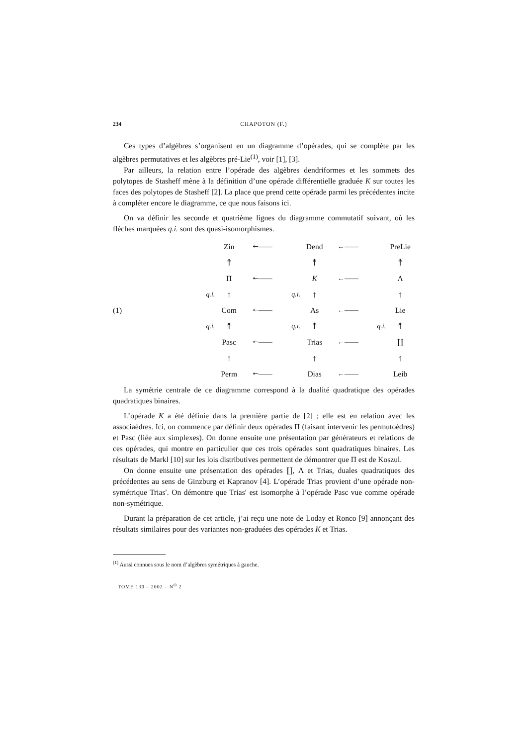234 CHAPOTON (F.)
Ces types d’algèbres s’organisent en un diagramme d’opérades, qui se complète par les algèbres permutatives et les algèbres pré-Lie<sup>(1)</sup>, voir [1], [3].
Par ailleurs, la relation entre l’opérade des algèbres dendriformes et les sommets des polytopes de Stasheff mène à la définition d’une opérade différentielle graduée K sur toutes les faces des polytopes de Stasheff [2]. La place que prend cette opérade parmi les précédentes incite à compléter encore le diagramme, ce que nous faisons ici.
On va définir les seconde et quatrième lignes du diagramme commutatif suivant, où les flèches marquées q.i. sont des quasi-isomorphismes.
(1)
| | Zin | ↞—— | | Dend | ←—— | | PreLie |
| | ↟ | | | ↟ | | | ↟ |
| | Π | ↞—— | | K | ←—— | | Λ |
| q.i. | ↑ | | q.i. | ↑ | | | ↑ |
| | Com | ↞—— | | As | ←—— | | Lie |
| q.i. | ↟ | | q.i. | ↟ | | q.i. | ↟ |
| | Pasc | ↞—— | | Trias | ←—— | | ∐ |
| | ↑ | | | ↑ | | | ↑ |
| | Perm | ↞—— | | Dias | ←—— | | Leib |
La symétrie centrale de ce diagramme correspond à la dualité quadratique des opérades quadratiques binaires.
L’opérade K a été définie dans la première partie de [2] ; elle est en relation avec les associaèdres. Ici, on commence par définir deux opérades Π (faisant intervenir les permutoèdres) et Pasc (liée aux simplexes). On donne ensuite une présentation par générateurs et relations de ces opérades, qui montre en particulier que ces trois opérades sont quadratiques binaires. Les résultats de Markl [10] sur les lois distributives permettent de démontrer que Π est de Koszul.
On donne ensuite une présentation des opérades ∐, Λ et Trias, duales quadratiques des précédentes au sens de Ginzburg et Kapranov [4]. L’opérade Trias provient d’une opérade non-symétrique Trias′. On démontre que Trias′ est isomorphe à l’opérade Pasc vue comme opérade non-symétrique.
Durant la préparation de cet article, j’ai reçu une note de Loday et Ronco [9] annonçant des résultats similaires pour des variantes non-graduées des opérades K et Trias.
<sup>(1)</sup> Aussi connues sous le nom d’algèbres symétriques à gauche.
TOME 130 – 2002 – N<sup>O</sup> 2